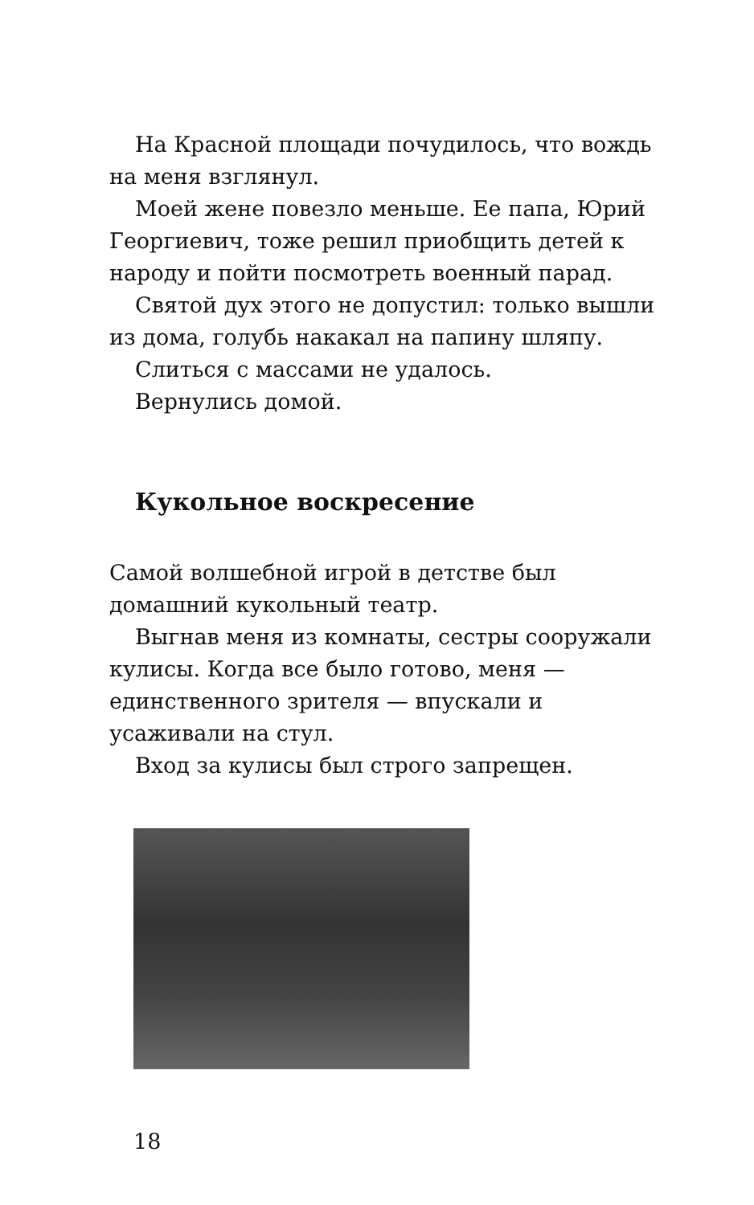На Красной площади почудилось, что вождь на меня взглянул.
Моей жене повезло меньше. Ее папа, Юрий Георгиевич, тоже решил приобщить детей к народу и пойти посмотреть военный парад.
Святой дух этого не допустил: только вышли из дома, голубь накакал на папину шляпу.
Слиться с массами не удалось.
Вернулись домой.
Кукольное воскресение
Самой волшебной игрой в детстве был домашний кукольный театр.
Выгнав меня из комнаты, сестры сооружали кулисы. Когда все было готово, меня — единственного зрителя — впускали и усаживали на стул.
Вход за кулисы был строго запрещен.
18